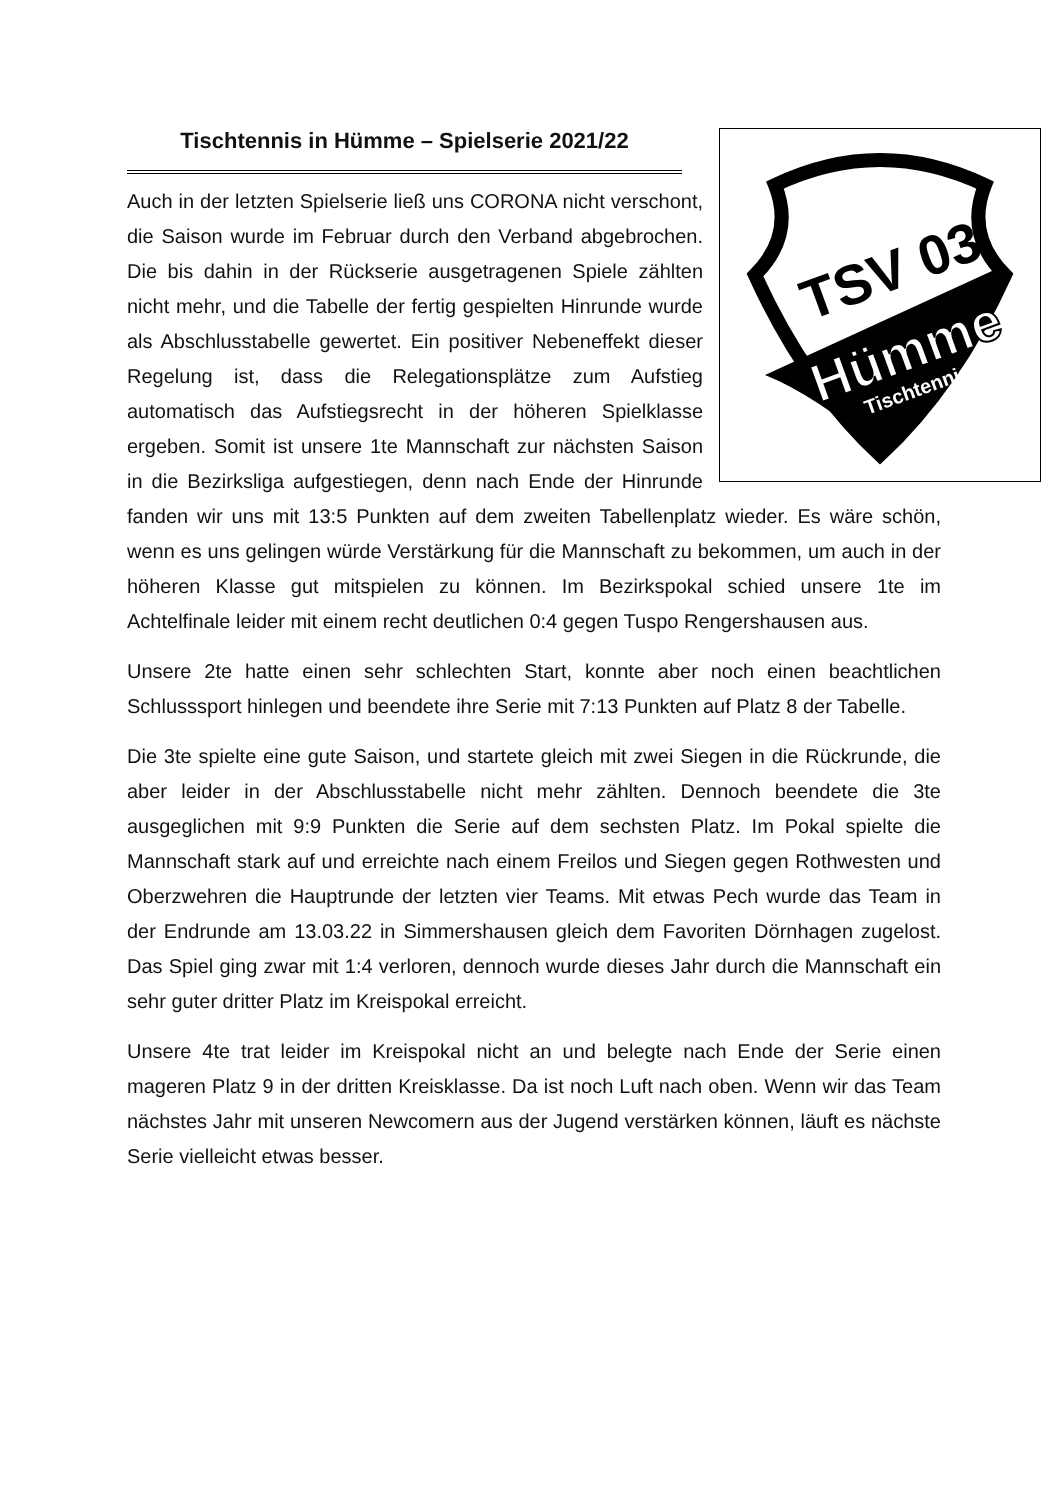TSV 03
Hümme
Tischtennis
Tischtennis in Hümme – Spielserie 2021/22
Auch in der letzten Spielserie ließ uns CORONA nicht verschont, die Saison wurde im Februar durch den Verband abgebrochen. Die bis dahin in der Rückserie ausgetragenen Spiele zählten nicht mehr, und die Tabelle der fertig gespielten Hinrunde wurde als Abschlusstabelle gewertet. Ein positiver Nebeneffekt dieser Regelung ist, dass die Relegationsplätze zum Aufstieg automatisch das Aufstiegsrecht in der höheren Spielklasse ergeben. Somit ist unsere 1te Mannschaft zur nächsten Saison in die Bezirksliga aufgestiegen, denn nach Ende der Hinrunde fanden wir uns mit 13:5 Punkten auf dem zweiten Tabellenplatz wieder. Es wäre schön, wenn es uns gelingen würde Verstärkung für die Mannschaft zu bekommen, um auch in der höheren Klasse gut mitspielen zu können. Im Bezirkspokal schied unsere 1te im Achtelfinale leider mit einem recht deutlichen 0:4 gegen Tuspo Rengershausen aus.
Unsere 2te hatte einen sehr schlechten Start, konnte aber noch einen beachtlichen Schlusssport hinlegen und beendete ihre Serie mit 7:13 Punkten auf Platz 8 der Tabelle.
Die 3te spielte eine gute Saison, und startete gleich mit zwei Siegen in die Rückrunde, die aber leider in der Abschlusstabelle nicht mehr zählten. Dennoch beendete die 3te ausgeglichen mit 9:9 Punkten die Serie auf dem sechsten Platz. Im Pokal spielte die Mannschaft stark auf und erreichte nach einem Freilos und Siegen gegen Rothwesten und Oberzwehren die Hauptrunde der letzten vier Teams. Mit etwas Pech wurde das Team in der Endrunde am 13.03.22 in Simmershausen gleich dem Favoriten Dörnhagen zugelost. Das Spiel ging zwar mit 1:4 verloren, dennoch wurde dieses Jahr durch die Mannschaft ein sehr guter dritter Platz im Kreispokal erreicht.
Unsere 4te trat leider im Kreispokal nicht an und belegte nach Ende der Serie einen mageren Platz 9 in der dritten Kreisklasse. Da ist noch Luft nach oben. Wenn wir das Team nächstes Jahr mit unseren Newcomern aus der Jugend verstärken können, läuft es nächste Serie vielleicht etwas besser.